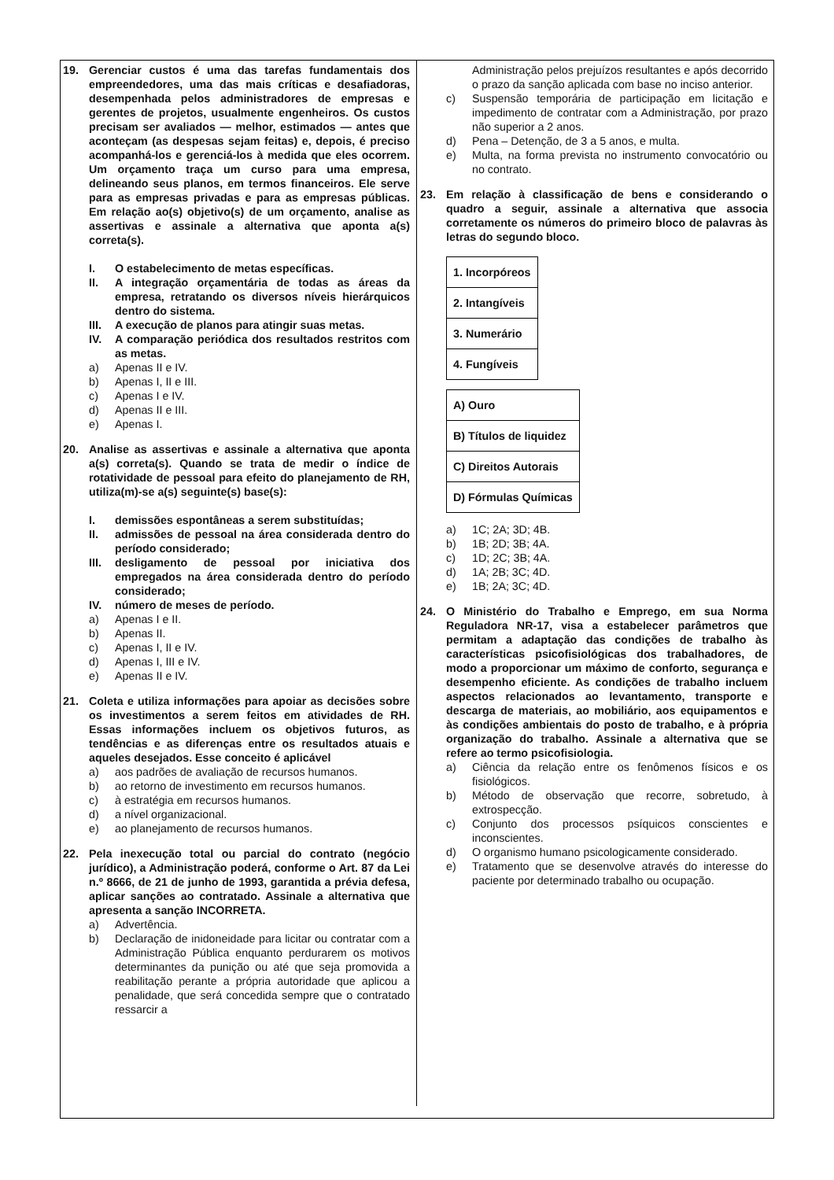19. Gerenciar custos é uma das tarefas fundamentais dos empreendedores, uma das mais críticas e desafiadoras, desempenhada pelos administradores de empresas e gerentes de projetos, usualmente engenheiros. Os custos precisam ser avaliados — melhor, estimados — antes que aconteçam (as despesas sejam feitas) e, depois, é preciso acompanhá-los e gerenciá-los à medida que eles ocorrem. Um orçamento traça um curso para uma empresa, delineando seus planos, em termos financeiros. Ele serve para as empresas privadas e para as empresas públicas. Em relação ao(s) objetivo(s) de um orçamento, analise as assertivas e assinale a alternativa que aponta a(s) correta(s).
I. O estabelecimento de metas específicas.
II. A integração orçamentária de todas as áreas da empresa, retratando os diversos níveis hierárquicos dentro do sistema.
III. A execução de planos para atingir suas metas.
IV. A comparação periódica dos resultados restritos com as metas.
a) Apenas II e IV.
b) Apenas I, II e III.
c) Apenas I e IV.
d) Apenas II e III.
e) Apenas I.
20. Analise as assertivas e assinale a alternativa que aponta a(s) correta(s). Quando se trata de medir o índice de rotatividade de pessoal para efeito do planejamento de RH, utiliza(m)-se a(s) seguinte(s) base(s):
I. demissões espontâneas a serem substituídas;
II. admissões de pessoal na área considerada dentro do período considerado;
III. desligamento de pessoal por iniciativa dos empregados na área considerada dentro do período considerado;
IV. número de meses de período.
a) Apenas I e II.
b) Apenas II.
c) Apenas I, II e IV.
d) Apenas I, III e IV.
e) Apenas II e IV.
21. Coleta e utiliza informações para apoiar as decisões sobre os investimentos a serem feitos em atividades de RH. Essas informações incluem os objetivos futuros, as tendências e as diferenças entre os resultados atuais e aqueles desejados. Esse conceito é aplicável
a) aos padrões de avaliação de recursos humanos.
b) ao retorno de investimento em recursos humanos.
c) à estratégia em recursos humanos.
d) a nível organizacional.
e) ao planejamento de recursos humanos.
22. Pela inexecução total ou parcial do contrato (negócio jurídico), a Administração poderá, conforme o Art. 87 da Lei n.º 8666, de 21 de junho de 1993, garantida a prévia defesa, aplicar sanções ao contratado. Assinale a alternativa que apresenta a sanção INCORRETA.
a) Advertência.
b) Declaração de inidoneidade para licitar ou contratar com a Administração Pública enquanto perdurarem os motivos determinantes da punição ou até que seja promovida a reabilitação perante a própria autoridade que aplicou a penalidade, que será concedida sempre que o contratado ressarcir a
Administração pelos prejuízos resultantes e após decorrido o prazo da sanção aplicada com base no inciso anterior.
c) Suspensão temporária de participação em licitação e impedimento de contratar com a Administração, por prazo não superior a 2 anos.
d) Pena – Detenção, de 3 a 5 anos, e multa.
e) Multa, na forma prevista no instrumento convocatório ou no contrato.
23. Em relação à classificação de bens e considerando o quadro a seguir, assinale a alternativa que associa corretamente os números do primeiro bloco de palavras às letras do segundo bloco.
| 1. Incorpóreos |
| 2. Intangíveis |
| 3. Numerário |
| 4. Fungíveis |
| A) Ouro |
| B) Títulos de liquidez |
| C) Direitos Autorais |
| D) Fórmulas Químicas |
a) 1C; 2A; 3D; 4B.
b) 1B; 2D; 3B; 4A.
c) 1D; 2C; 3B; 4A.
d) 1A; 2B; 3C; 4D.
e) 1B; 2A; 3C; 4D.
24. O Ministério do Trabalho e Emprego, em sua Norma Reguladora NR-17, visa a estabelecer parâmetros que permitam a adaptação das condições de trabalho às características psicofisiológicas dos trabalhadores, de modo a proporcionar um máximo de conforto, segurança e desempenho eficiente. As condições de trabalho incluem aspectos relacionados ao levantamento, transporte e descarga de materiais, ao mobiliário, aos equipamentos e às condições ambientais do posto de trabalho, e à própria organização do trabalho. Assinale a alternativa que se refere ao termo psicofisiologia.
a) Ciência da relação entre os fenômenos físicos e os fisiológicos.
b) Método de observação que recorre, sobretudo, à extrospecção.
c) Conjunto dos processos psíquicos conscientes e inconscientes.
d) O organismo humano psicologicamente considerado.
e) Tratamento que se desenvolve através do interesse do paciente por determinado trabalho ou ocupação.